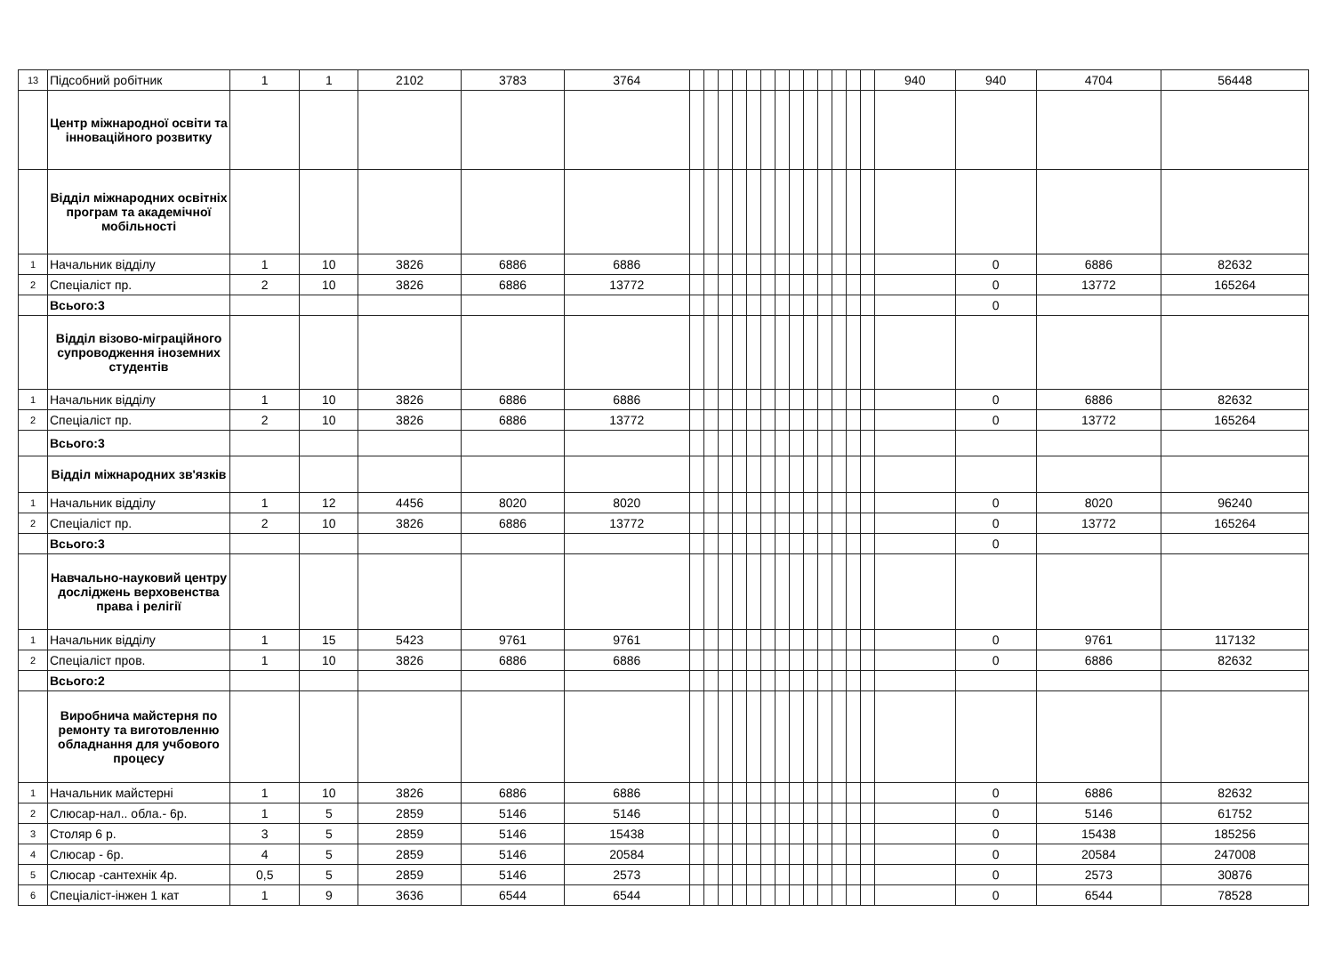| 13 | Підсобний робітник | 1 | 1 | 2102 | 3783 | 3764 | | | | | | | | | | | | | | 940 | 940 | 4704 | 56448 |
| | Центр міжнародної освіти та інноваційного розвитку | | | | | | | | | | | | | | | | | | | | | | |
| | Відділ міжнародних освітніх програм та академічної мобільності | | | | | | | | | | | | | | | | | | | | | | |
| 1 | Начальник відділу | 1 | 10 | 3826 | 6886 | 6886 | | | | | | | | | | | | | | | 0 | 6886 | 82632 |
| 2 | Спеціаліст пр. | 2 | 10 | 3826 | 6886 | 13772 | | | | | | | | | | | | | | | 0 | 13772 | 165264 |
| | Всього:3 | | | | | | | | | | | | | | | | | | | | 0 | | |
| | Відділ візово-міграційного супроводження іноземних студентів | | | | | | | | | | | | | | | | | | | | | | |
| 1 | Начальник відділу | 1 | 10 | 3826 | 6886 | 6886 | | | | | | | | | | | | | | | 0 | 6886 | 82632 |
| 2 | Спеціаліст пр. | 2 | 10 | 3826 | 6886 | 13772 | | | | | | | | | | | | | | | 0 | 13772 | 165264 |
| | Всього:3 | | | | | | | | | | | | | | | | | | | | | | |
| | Відділ міжнародних зв'язків | | | | | | | | | | | | | | | | | | | | | | |
| 1 | Начальник відділу | 1 | 12 | 4456 | 8020 | 8020 | | | | | | | | | | | | | | | 0 | 8020 | 96240 |
| 2 | Спеціаліст пр. | 2 | 10 | 3826 | 6886 | 13772 | | | | | | | | | | | | | | | 0 | 13772 | 165264 |
| | Всього:3 | | | | | | | | | | | | | | | | | | | | 0 | | |
| | Навчально-науковий центру досліджень верховенства права і релігії | | | | | | | | | | | | | | | | | | | | | | |
| 1 | Начальник відділу | 1 | 15 | 5423 | 9761 | 9761 | | | | | | | | | | | | | | | 0 | 9761 | 117132 |
| 2 | Спеціаліст пров. | 1 | 10 | 3826 | 6886 | 6886 | | | | | | | | | | | | | | | 0 | 6886 | 82632 |
| | Всього:2 | | | | | | | | | | | | | | | | | | | | | | |
| | Виробнича майстерня по ремонту та виготовленню обладнання для учбового процесу | | | | | | | | | | | | | | | | | | | | | | |
| 1 | Начальник майстерні | 1 | 10 | 3826 | 6886 | 6886 | | | | | | | | | | | | | | | 0 | 6886 | 82632 |
| 2 | Слюсар-нал.. обла.- 6р. | 1 | 5 | 2859 | 5146 | 5146 | | | | | | | | | | | | | | | 0 | 5146 | 61752 |
| 3 | Столяр 6 р. | 3 | 5 | 2859 | 5146 | 15438 | | | | | | | | | | | | | | | 0 | 15438 | 185256 |
| 4 | Слюсар - 6р. | 4 | 5 | 2859 | 5146 | 20584 | | | | | | | | | | | | | | | 0 | 20584 | 247008 |
| 5 | Слюсар -сантехнік 4р. | 0,5 | 5 | 2859 | 5146 | 2573 | | | | | | | | | | | | | | | 0 | 2573 | 30876 |
| 6 | Спеціаліст-інжен 1 кат | 1 | 9 | 3636 | 6544 | 6544 | | | | | | | | | | | | | | | 0 | 6544 | 78528 |